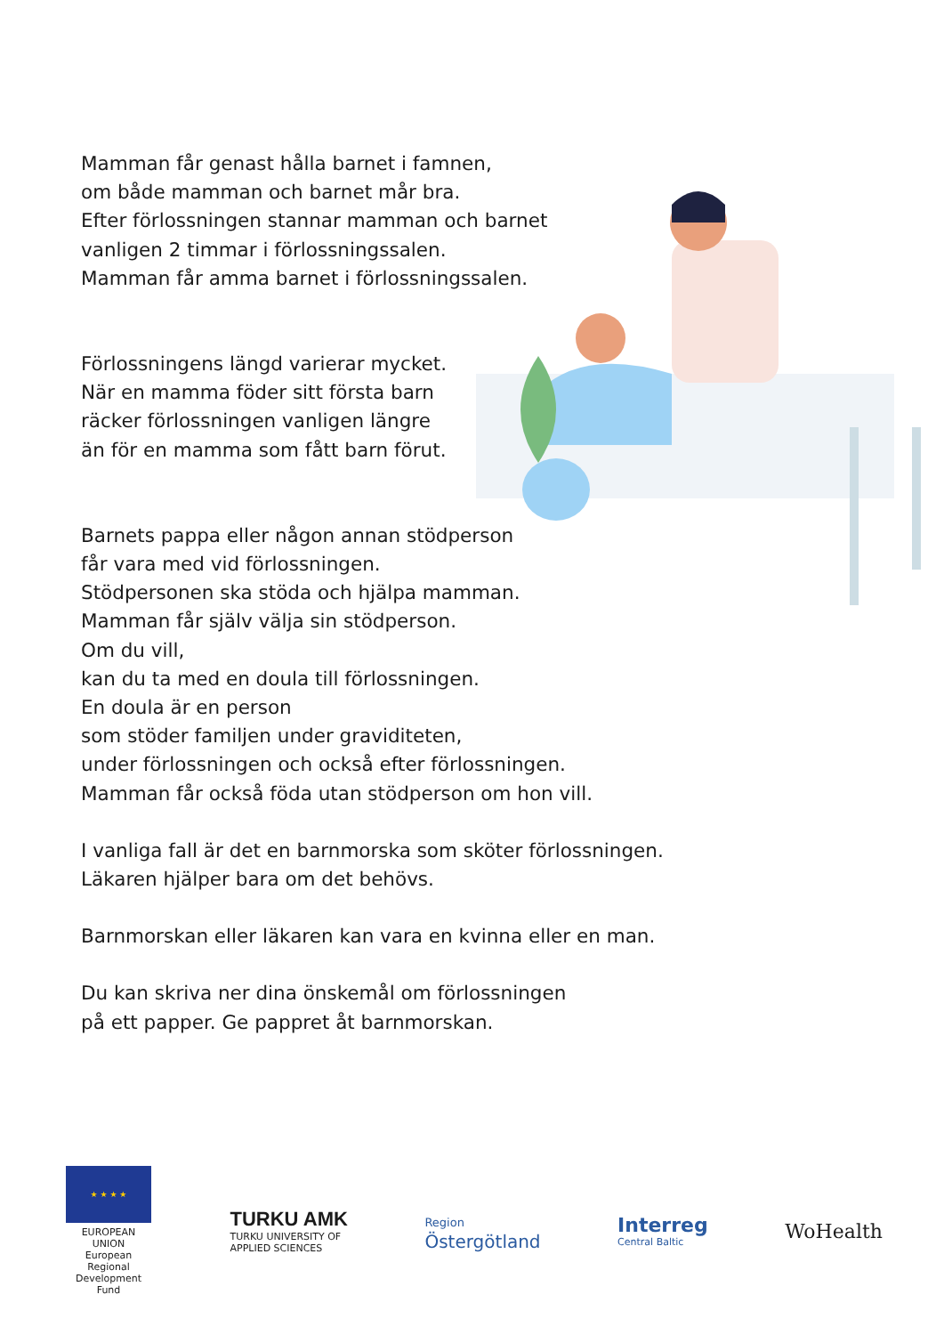Mamman får genast hålla barnet i famnen,
om både mamman och barnet mår bra.
Efter förlossningen stannar mamman och barnet
vanligen 2 timmar i förlossningssalen.
Mamman får amma barnet i förlossningssalen.
Förlossningens längd varierar mycket.
När en mamma föder sitt första barn
räcker förlossningen vanligen längre
än för en mamma som fått barn förut.
Barnets pappa eller någon annan stödperson
får vara med vid förlossningen.
Stödpersonen ska stöda och hjälpa mamman.
Mamman får själv välja sin stödperson.
Om du vill,
kan du ta med en doula till förlossningen.
En doula är en person
som stöder familjen under graviditeten,
under förlossningen och också efter förlossningen.
Mamman får också föda utan stödperson om hon vill.
I vanliga fall är det en barnmorska som sköter förlossningen.
Läkaren hjälper bara om det behövs.
Barnmorskan eller läkaren kan vara en kvinna eller en man.
Du kan skriva ner dina önskemål om förlossningen
på ett papper. Ge pappret åt barnmorskan.
★ ★ ★ ★
EUROPEAN UNION
European Regional
Development Fund
TURKU AMK
TURKU UNIVERSITY OF
APPLIED SCIENCES
Region
Östergötland
Interreg
Central Baltic
WoHealth